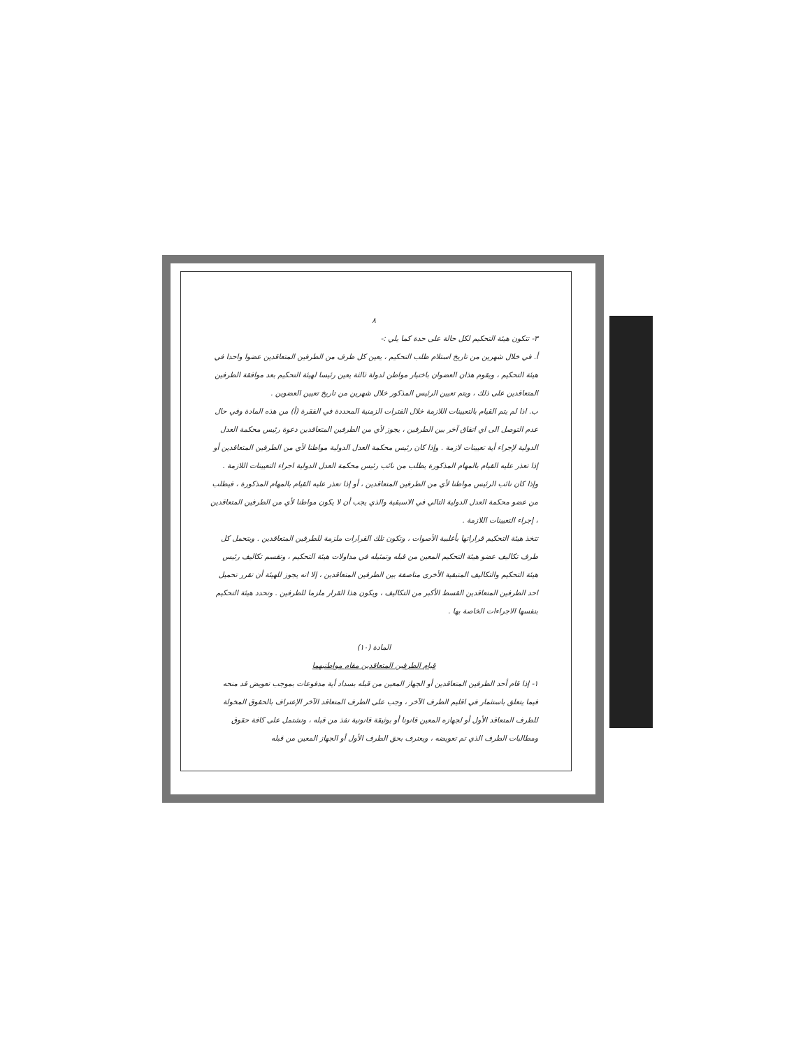٨
٣- تتكون هيئة التحكيم لكل حالة على حدة كما يلي :-
أ. في خلال شهرين من تاريخ استلام طلب التحكيم ، يعين كل طرف من الطرفين المتعاقدين عضوا واحدا في هيئة التحكيم ، ويقوم هذان العضوان باختيار مواطن لدولة ثالثة يعين رئيسا لهيئة التحكيم بعد موافقة الطرفين المتعاقدين على ذلك ، ويتم تعيين الرئيس المذكور خلال شهرين من تاريخ تعيين العضوين .
ب. اذا لم يتم القيام بالتعيينات اللازمة خلال الفترات الزمنية المحددة في الفقرة (أ) من هذه المادة وفي حال عدم التوصل الى اي اتفاق آخر بين الطرفين ، يجوز لأي من الطرفين المتعاقدين دعوة رئيس محكمة العدل الدولية لإجراء أية تعيينات لازمة . وإذا كان رئيس محكمة العدل الدولية مواطنا لأي من الطرفين المتعاقدين أو إذا تعذر عليه القيام بالمهام المذكورة يطلب من نائب رئيس محكمة العدل الدولية اجراء التعيينات اللازمة . وإذا كان نائب الرئيس مواطنا لأي من الطرفين المتعاقدين ، أو إذا تعذر عليه القيام بالمهام المذكورة ، فيطلب من عضو محكمة العدل الدولية التالي في الاسبقية والذي يجب أن لا يكون مواطنا لأي من الطرفين المتعاقدين ، إجراء التعيينات اللازمة .
تتخذ هيئة التحكيم قراراتها بأغلبية الأصوات ، وتكون تلك القرارات ملزمة للطرفين المتعاقدين . ويتحمل كل طرف تكاليف عضو هيئة التحكيم المعين من قبله وتمثيله في مداولات هيئة التحكيم ، وتقسم تكاليف رئيس هيئة التحكيم والتكاليف المتبقية الأخرى مناصفة بين الطرفين المتعاقدين ، إلا انه يجوز للهيئة أن تقرر تحميل احد الطرفين المتعاقدين القسط الأكبر من التكاليف ، ويكون هذا القرار ملزما للطرفين . وتحدد هيئة التحكيم بنفسها الاجراءات الخاصة بها .
المادة (١٠)
قيام الطرفين المتعاقدين مقام مواطنيهما
١- إذا قام أحد الطرفين المتعاقدين أو الجهاز المعين من قبله بسداد أية مدفوعات بموجب تعويض قد منحه فيما يتعلق باستثمار في اقليم الطرف الآخر ، وجب على الطرف المتعاقد الآخر الإعتراف بالحقوق المخولة للطرف المتعاقد الأول أو لجهازه المعين قانونا أو بوثيقة قانونية نفذ من قبله ، وتشتمل على كافة حقوق ومطالبات الطرف الذي تم تعويضه ، ويعترف بحق الطرف الأول أو الجهاز المعين من قبله